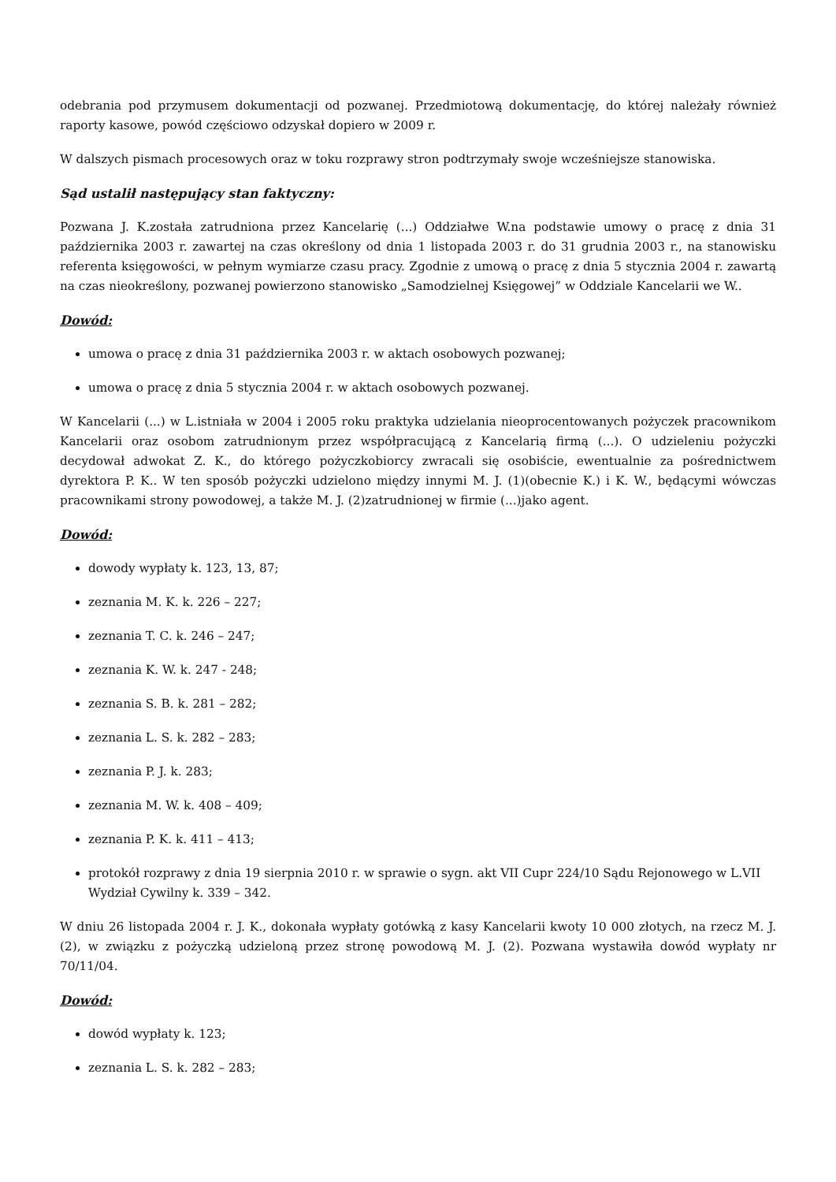odebrania pod przymusem dokumentacji od pozwanej. Przedmiotową dokumentację, do której należały również raporty kasowe, powód częściowo odzyskał dopiero w 2009 r.
W dalszych pismach procesowych oraz w toku rozprawy stron podtrzymały swoje wcześniejsze stanowiska.
Sąd ustalił następujący stan faktyczny:
Pozwana J. K.została zatrudniona przez Kancelarię (...) Oddziałwe W.na podstawie umowy o pracę z dnia 31 października 2003 r. zawartej na czas określony od dnia 1 listopada 2003 r. do 31 grudnia 2003 r., na stanowisku referenta księgowości, w pełnym wymiarze czasu pracy. Zgodnie z umową o pracę z dnia 5 stycznia 2004 r. zawartą na czas nieokreślony, pozwanej powierzono stanowisko „Samodzielnej Księgowej” w Oddziale Kancelarii we W..
Dowód:
umowa o pracę z dnia 31 października 2003 r. w aktach osobowych pozwanej;
umowa o pracę z dnia 5 stycznia 2004 r. w aktach osobowych pozwanej.
W Kancelarii (...) w L.istniała w 2004 i 2005 roku praktyka udzielania nieoprocentowanych pożyczek pracownikom Kancelarii oraz osobom zatrudnionym przez współpracującą z Kancelarią firmą (...). O udzieleniu pożyczki decydował adwokat Z. K., do którego pożyczkobiorcy zwracali się osobiście, ewentualnie za pośrednictwem dyrektora P. K.. W ten sposób pożyczki udzielono między innymi M. J. (1)(obecnie K.) i K. W., będącymi wówczas pracownikami strony powodowej, a także M. J. (2)zatrudnionej w firmie (...)jako agent.
Dowód:
dowody wypłaty k. 123, 13, 87;
zeznania M. K. k. 226 – 227;
zeznania T. C. k. 246 – 247;
zeznania K. W. k. 247 - 248;
zeznania S. B. k. 281 – 282;
zeznania L. S. k. 282 – 283;
zeznania P. J. k. 283;
zeznania M. W. k. 408 – 409;
zeznania P. K. k. 411 – 413;
protokół rozprawy z dnia 19 sierpnia 2010 r. w sprawie o sygn. akt VII Cupr 224/10 Sądu Rejonowego w L.VII Wydział Cywilny k. 339 – 342.
W dniu 26 listopada 2004 r. J. K., dokonała wypłaty gotówką z kasy Kancelarii kwoty 10 000 złotych, na rzecz M. J. (2), w związku z pożyczką udzieloną przez stronę powodową M. J. (2). Pozwana wystawiła dowód wypłaty nr 70/11/04.
Dowód:
dowód wypłaty k. 123;
zeznania L. S. k. 282 – 283;